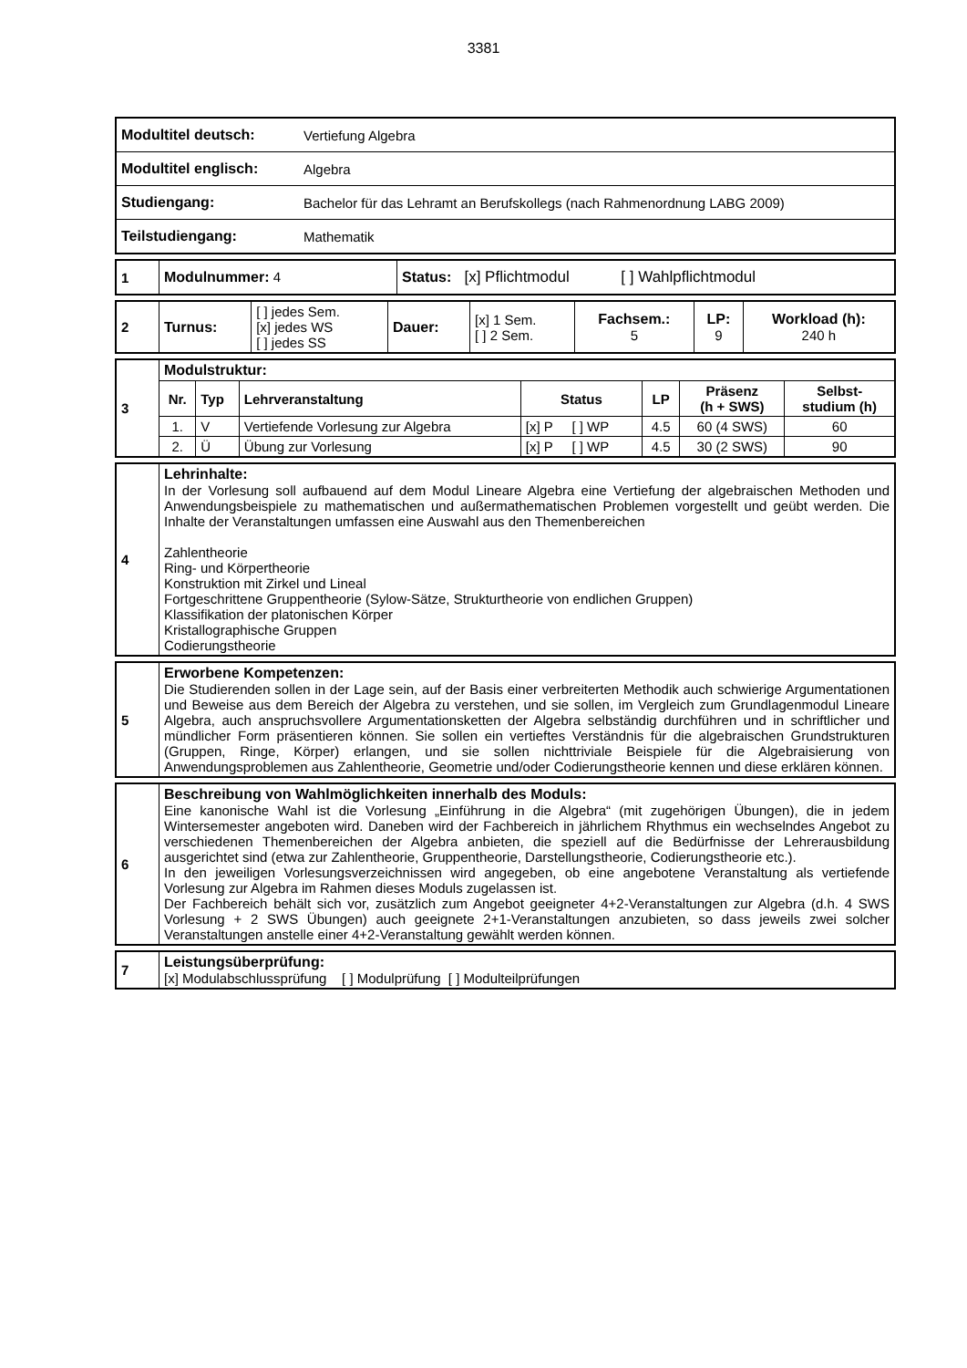3381
| Modultitel deutsch: | Vertiefung Algebra |
| Modultitel englisch: | Algebra |
| Studiengang: | Bachelor für das Lehramt an Berufskollegs (nach Rahmenordnung LABG 2009) |
| Teilstudiengang: | Mathematik |
| 1 | Modulnummer: 4 | Status: [x] Pflichtmodul [ ] Wahlpflichtmodul |
| 2 | Turnus: | [ ] jedes Sem. [x] jedes WS [ ] jedes SS | Dauer: | [x] 1 Sem. [ ] 2 Sem. | Fachsem.: 5 | LP: 9 | Workload (h): 240 h |
| 3 | Modulstruktur: | | | | | | |
| | Nr. | Typ | Lehrveranstaltung | Status | LP | Präsenz (h + SWS) | Selbst- studium (h) |
| | 1. | V | Vertiefende Vorlesung zur Algebra | [x] P [ ] WP | 4.5 | 60 (4 SWS) | 60 |
| | 2. | Ü | Übung zur Vorlesung | [x] P [ ] WP | 4.5 | 30 (2 SWS) | 90 |
| 4 | Lehrinhalte: In der Vorlesung soll aufbauend auf dem Modul Lineare Algebra eine Vertiefung der algebraischen Methoden und Anwendungsbeispiele zu mathematischen und außermathematischen Problemen vorgestellt und geübt werden. Die Inhalte der Veranstaltungen umfassen eine Auswahl aus den Themenbereichen Zahlentheorie Ring- und Körpertheorie Konstruktion mit Zirkel und Lineal Fortgeschrittene Gruppentheorie (Sylow-Sätze, Strukturtheorie von endlichen Gruppen) Klassifikation der platonischen Körper Kristallographische Gruppen Codierungstheorie |
| 5 | Erworbene Kompetenzen: Die Studierenden sollen in der Lage sein, auf der Basis einer verbreiterten Methodik auch schwierige Argumentationen und Beweise aus dem Bereich der Algebra zu verstehen, und sie sollen, im Vergleich zum Grundlagenmodul Lineare Algebra, auch anspruchsvollere Argumentationsketten der Algebra selbständig durchführen und in schriftlicher und mündlicher Form präsentieren können. Sie sollen ein vertieftes Verständnis für die algebraischen Grundstrukturen (Gruppen, Ringe, Körper) erlangen, und sie sollen nichttriviale Beispiele für die Algebraisierung von Anwendungsproblemen aus Zahlentheorie, Geometrie und/oder Codierungstheorie kennen und diese erklären können. |
| 6 | Beschreibung von Wahlmöglichkeiten innerhalb des Moduls: Eine kanonische Wahl ist die Vorlesung „Einführung in die Algebra“ (mit zugehörigen Übungen), die in jedem Wintersemester angeboten wird. Daneben wird der Fachbereich in jährlichem Rhythmus ein wechselndes Angebot zu verschiedenen Themenbereichen der Algebra anbieten, die speziell auf die Bedürfnisse der Lehrerausbildung ausgerichtet sind (etwa zur Zahlentheorie, Gruppentheorie, Darstellungstheorie, Codierungstheorie etc.). In den jeweiligen Vorlesungsverzeichnissen wird angegeben, ob eine angebotene Veranstaltung als vertiefende Vorlesung zur Algebra im Rahmen dieses Moduls zugelassen ist. Der Fachbereich behält sich vor, zusätzlich zum Angebot geeigneter 4+2-Veranstaltungen zur Algebra (d.h. 4 SWS Vorlesung + 2 SWS Übungen) auch geeignete 2+1-Veranstaltungen anzubieten, so dass jeweils zwei solcher Veranstaltungen anstelle einer 4+2-Veranstaltung gewählt werden können. |
| 7 | Leistungsüberprüfung: [x] Modulabschlussprüfung [ ] Modulprüfung [ ] Modulteilprüfungen |